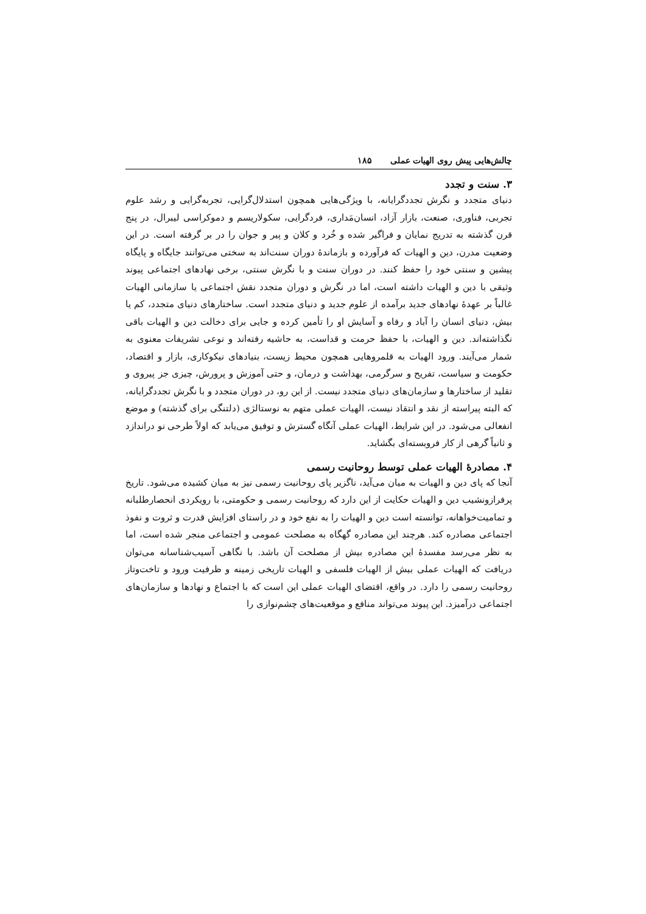۱۸۵ چالش‌هایی پیش روی الهیات عملی
۳. سنت و تجدد
دنیای متجدد و نگرش تجددگرایانه، با ویژگی‌هایی همچون استدلال‌گرایی، تجربه‌گرایی و رشد علوم تجربی، فناوری، صنعت، بازار آزاد، انسان‌مَداری، فردگرایی، سکولاریسم و دموکراسی لیبرال، در پنج قرن گذشته به تدریج نمایان و فراگیر شده و خُرد و کلان و پیر و جوان را در بر گرفته است. در این وضعیت مدرن، دین و الهیات که فرآورده و بازماندهٔ دوران سنت‌اند به سختی می‌توانند جایگاه و پایگاه پیشین و سنتی خود را حفظ کنند. در دوران سنت و با نگرش سنتی، برخی نهادهای اجتماعی پیوند وثیقی با دین و الهیات داشته است، اما در نگرش و دوران متجدد نقش اجتماعی یا سازمانی الهیات غالباً بر عهدهٔ نهادهای جدید برآمده از علوم جدید و دنیای متجدد است. ساختارهای دنیای متجدد، کم یا بیش، دنیای انسان را آباد و رفاه و آسایش او را تأمین کرده و جایی برای دخالت دین و الهیات باقی نگذاشته‌اند. دین و الهیات، با حفظ حرمت و قداست، به حاشیه رفته‌اند و نوعی تشریفات معنوی به شمار می‌آیند. ورود الهیات به قلمروهایی همچون محیط زیست، بنیادهای نیکوکاری، بازار و اقتصاد، حکومت و سیاست، تفریح و سرگرمی، بهداشت و درمان، و حتی آموزش و پرورش، چیزی جز پیروی و تقلید از ساختارها و سازمان‌های دنیای متجدد نیست. از این رو، در دوران متجدد و با نگرش تجددگرایانه، که البته پیراسته از نقد و انتقاد نیست، الهیات عملی متهم به نوستالژی (دلتنگی برای گذشته) و موضع انفعالی می‌شود. در این شرایط، الهیات عملی آنگاه گسترش و توفیق می‌یابد که اولاً طرحی نو دراندازد و ثانیاً گرهی از کار فروبسته‌ای بگشاید.
۴. مصادرهٔ الهیات عملی توسط روحانیت رسمی
آنجا که پای دین و الهیات به میان می‌آید، ناگزیر پای روحانیت رسمی نیز به میان کشیده می‌شود. تاریخ پرفرازونشیب دین و الهیات حکایت از این دارد که روحانیت رسمی و حکومتی، با رویکردی انحصارطلبانه و تمامیت‌خواهانه، توانسته است دین و الهیات را به نفع خود و در راستای افزایش قدرت و ثروت و نفوذ اجتماعی مصادره کند. هرچند این مصادره گهگاه به مصلحت عمومی و اجتماعی منجر شده است، اما به نظر می‌رسد مفسدهٔ این مصادره بیش از مصلحت آن باشد. با نگاهی آسیب‌شناسانه می‌توان دریافت که الهیات عملی بیش از الهیات فلسفی و الهیات تاریخی زمینه و ظرفیت ورود و تاخت‌وتاز روحانیت رسمی را دارد. در واقع، اقتضای الهیات عملی این است که با اجتماع و نهادها و سازمان‌های اجتماعی درآمیزد. این پیوند می‌تواند منافع و موقعیت‌های چشم‌نوازی را